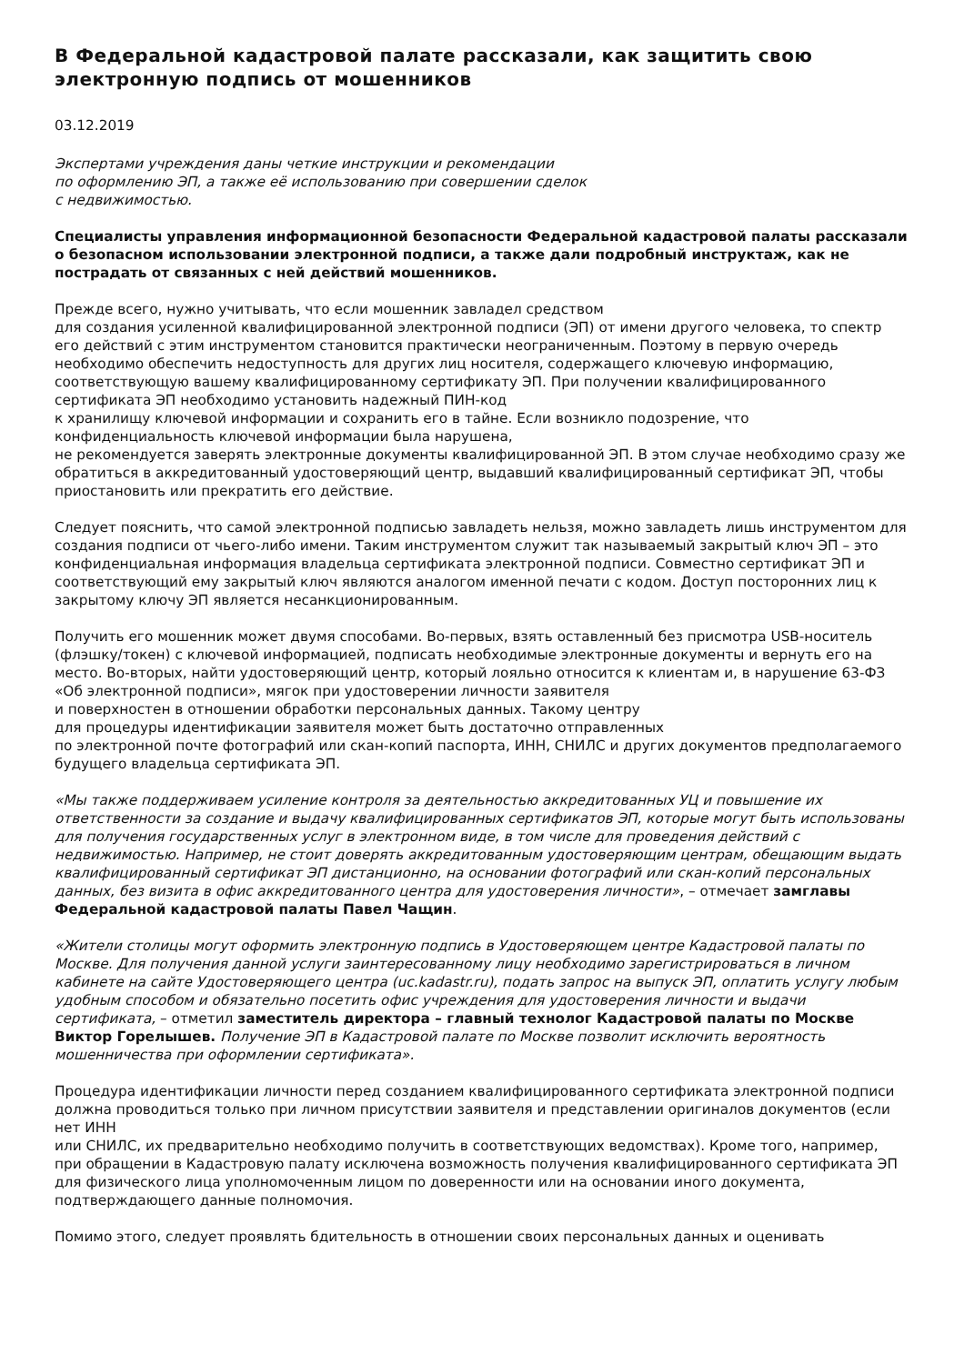В Федеральной кадастровой палате рассказали, как защитить свою электронную подпись от мошенников
03.12.2019
Экспертами учреждения даны четкие инструкции и рекомендации
по оформлению ЭП, а также её использованию при совершении сделок
с недвижимостью.
Специалисты управления информационной безопасности Федеральной кадастровой палаты рассказали о безопасном использовании электронной подписи, а также дали подробный инструктаж, как не пострадать от связанных с ней действий мошенников.
Прежде всего, нужно учитывать, что если мошенник завладел средством
для создания усиленной квалифицированной электронной подписи (ЭП) от имени другого человека, то спектр его действий с этим инструментом становится практически неограниченным. Поэтому в первую очередь необходимо обеспечить недоступность для других лиц носителя, содержащего ключевую информацию, соответствующую вашему квалифицированному сертификату ЭП. При получении квалифицированного сертификата ЭП необходимо установить надежный ПИН-код
к хранилищу ключевой информации и сохранить его в тайне. Если возникло подозрение, что конфиденциальность ключевой информации была нарушена,
не рекомендуется заверять электронные документы квалифицированной ЭП. В этом случае необходимо сразу же обратиться в аккредитованный удостоверяющий центр, выдавший квалифицированный сертификат ЭП, чтобы приостановить или прекратить его действие.
Следует пояснить, что самой электронной подписью завладеть нельзя, можно завладеть лишь инструментом для создания подписи от чьего-либо имени. Таким инструментом служит так называемый закрытый ключ ЭП – это конфиденциальная информация владельца сертификата электронной подписи. Совместно сертификат ЭП и соответствующий ему закрытый ключ являются аналогом именной печати с кодом. Доступ посторонних лиц к закрытому ключу ЭП является несанкционированным.
Получить его мошенник может двумя способами. Во-первых, взять оставленный без присмотра USB-носитель (флэшку/токен) с ключевой информацией, подписать необходимые электронные документы и вернуть его на место. Во-вторых, найти удостоверяющий центр, который лояльно относится к клиентам и, в нарушение 63-ФЗ «Об электронной подписи», мягок при удостоверении личности заявителя
и поверхностен в отношении обработки персональных данных. Такому центру
для процедуры идентификации заявителя может быть достаточно отправленных
по электронной почте фотографий или скан-копий паспорта, ИНН, СНИЛС и других документов предполагаемого будущего владельца сертификата ЭП.
«Мы также поддерживаем усиление контроля за деятельностью аккредитованных УЦ и повышение их ответственности за создание и выдачу квалифицированных сертификатов ЭП, которые могут быть использованы для получения государственных услуг в электронном виде, в том числе для проведения действий с недвижимостью. Например, не стоит доверять аккредитованным удостоверяющим центрам, обещающим выдать квалифицированный сертификат ЭП дистанционно, на основании фотографий или скан-копий персональных данных, без визита в офис аккредитованного центра для удостоверения личности», – отмечает замглавы Федеральной кадастровой палаты Павел Чащин.
«Жители столицы могут оформить электронную подпись в Удостоверяющем центре Кадастровой палаты по Москве. Для получения данной услуги заинтересованному лицу необходимо зарегистрироваться в личном кабинете на сайте Удостоверяющего центра (uc.kadastr.ru), подать запрос на выпуск ЭП, оплатить услугу любым удобным способом и обязательно посетить офис учреждения для удостоверения личности и выдачи сертификата, – отметил заместитель директора – главный технолог Кадастровой палаты по Москве Виктор Горелышев. Получение ЭП в Кадастровой палате по Москве позволит исключить вероятность мошенничества при оформлении сертификата».
Процедура идентификации личности перед созданием квалифицированного сертификата электронной подписи должна проводиться только при личном присутствии заявителя и представлении оригиналов документов (если нет ИНН
или СНИЛС, их предварительно необходимо получить в соответствующих ведомствах). Кроме того, например, при обращении в Кадастровую палату исключена возможность получения квалифицированного сертификата ЭП для физического лица уполномоченным лицом по доверенности или на основании иного документа, подтверждающего данные полномочия.
Помимо этого, следует проявлять бдительность в отношении своих персональных данных и оценивать